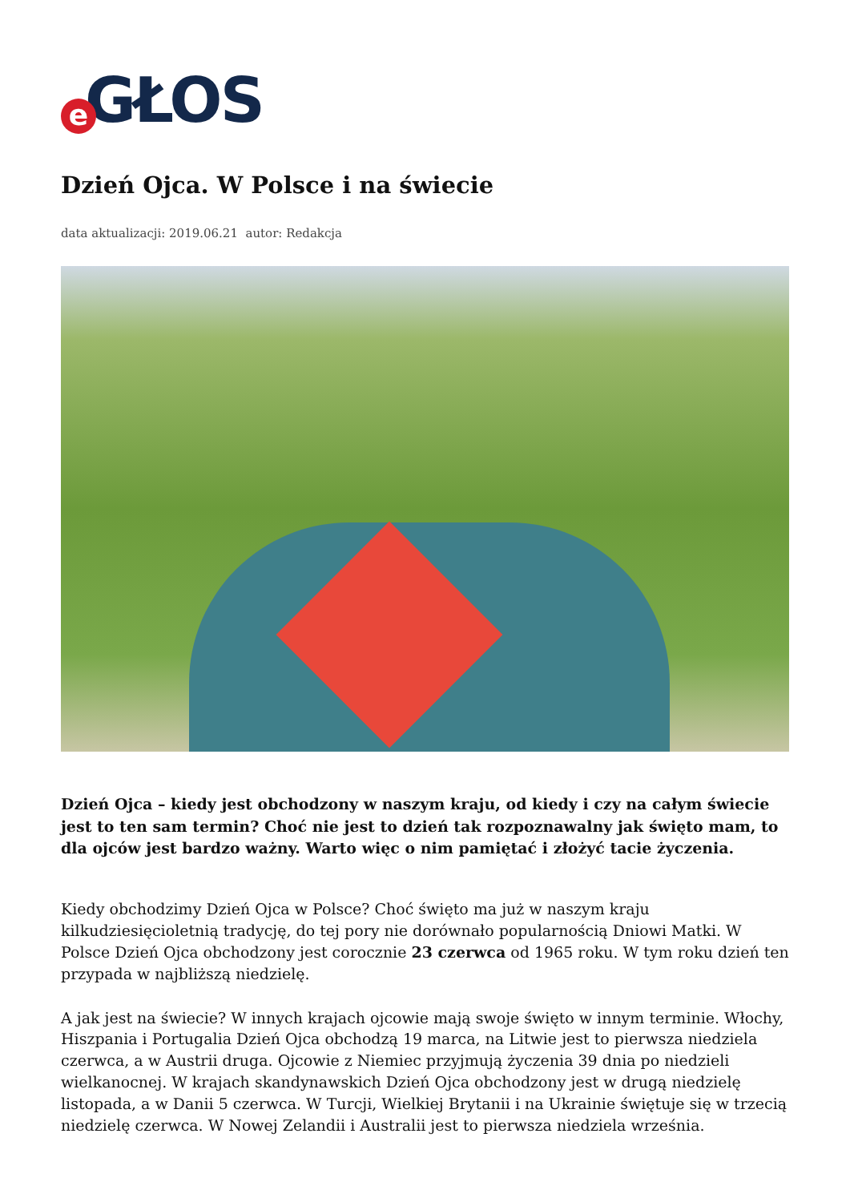e GŁOS
Dzień Ojca. W Polsce i na świecie
data aktualizacji: 2019.06.21 autor: Redakcja
Dzień Ojca – kiedy jest obchodzony w naszym kraju, od kiedy i czy na całym świecie jest to ten sam termin? Choć nie jest to dzień tak rozpoznawalny jak święto mam, to dla ojców jest bardzo ważny. Warto więc o nim pamiętać i złożyć tacie życzenia.
Kiedy obchodzimy Dzień Ojca w Polsce? Choć święto ma już w naszym kraju kilkudziesięcioletnią tradycję, do tej pory nie dorównało popularnością Dniowi Matki. W Polsce Dzień Ojca obchodzony jest corocznie 23 czerwca od 1965 roku. W tym roku dzień ten przypada w najbliższą niedzielę.
A jak jest na świecie? W innych krajach ojcowie mają swoje święto w innym terminie. Włochy, Hiszpania i Portugalia Dzień Ojca obchodzą 19 marca, na Litwie jest to pierwsza niedziela czerwca, a w Austrii druga. Ojcowie z Niemiec przyjmują życzenia 39 dnia po niedzieli wielkanocnej. W krajach skandynawskich Dzień Ojca obchodzony jest w drugą niedzielę listopada, a w Danii 5 czerwca. W Turcji, Wielkiej Brytanii i na Ukrainie świętuje się w trzecią niedzielę czerwca. W Nowej Zelandii i Australii jest to pierwsza niedziela września.